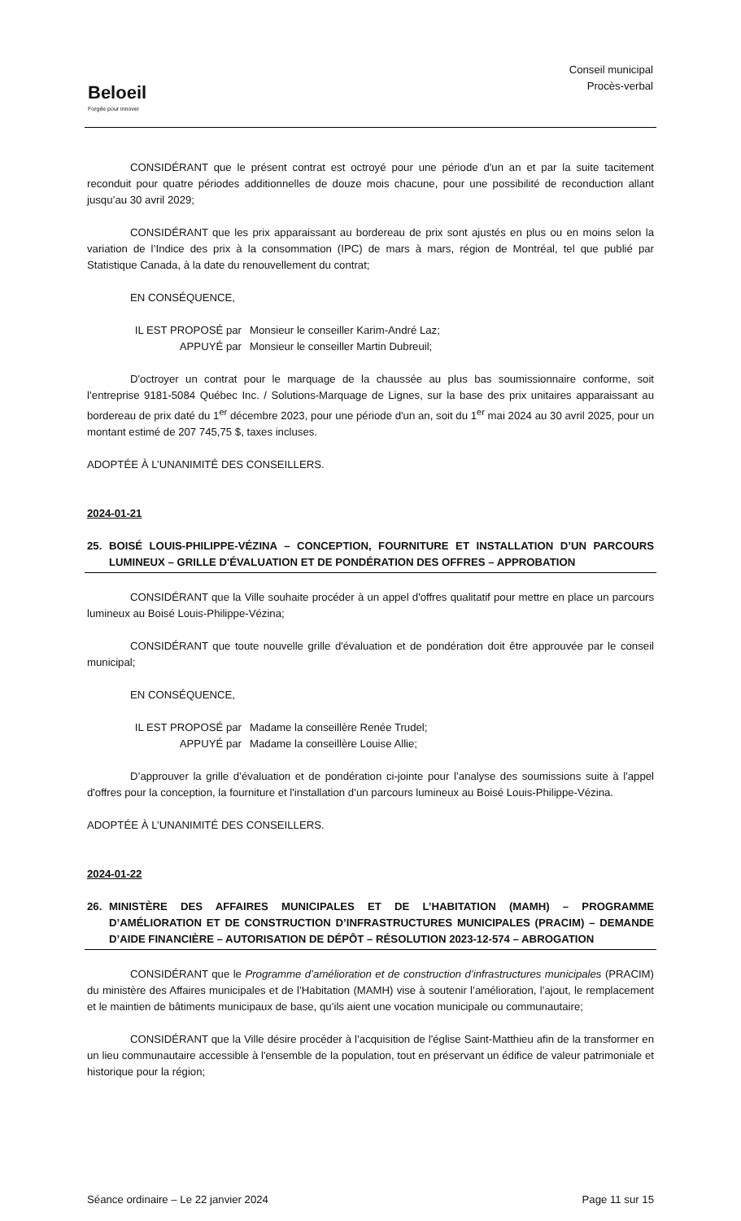Beloeil
Forgée pour innover
Conseil municipal
Procès-verbal
CONSIDÉRANT que le présent contrat est octroyé pour une période d'un an et par la suite tacitement reconduit pour quatre périodes additionnelles de douze mois chacune, pour une possibilité de reconduction allant jusqu’au 30 avril 2029;
CONSIDÉRANT que les prix apparaissant au bordereau de prix sont ajustés en plus ou en moins selon la variation de l’Indice des prix à la consommation (IPC) de mars à mars, région de Montréal, tel que publié par Statistique Canada, à la date du renouvellement du contrat;
EN CONSÉQUENCE,
IL EST PROPOSÉ par Monsieur le conseiller Karim-André Laz; APPUYÉ par Monsieur le conseiller Martin Dubreuil;
D'octroyer un contrat pour le marquage de la chaussée au plus bas soumissionnaire conforme, soit l’entreprise 9181-5084 Québec Inc. / Solutions-Marquage de Lignes, sur la base des prix unitaires apparaissant au bordereau de prix daté du 1<sup>er</sup> décembre 2023, pour une période d'un an, soit du 1<sup>er</sup> mai 2024 au 30 avril 2025, pour un montant estimé de 207 745,75 $, taxes incluses.
ADOPTÉE À L’UNANIMITÉ DES CONSEILLERS.
2024-01-21
25. BOISÉ LOUIS-PHILIPPE-VÉZINA – CONCEPTION, FOURNITURE ET INSTALLATION D’UN PARCOURS LUMINEUX – GRILLE D'ÉVALUATION ET DE PONDÉRATION DES OFFRES – APPROBATION
CONSIDÉRANT que la Ville souhaite procéder à un appel d'offres qualitatif pour mettre en place un parcours lumineux au Boisé Louis-Philippe-Vézina;
CONSIDÉRANT que toute nouvelle grille d'évaluation et de pondération doit être approuvée par le conseil municipal;
EN CONSÉQUENCE,
IL EST PROPOSÉ par Madame la conseillère Renée Trudel; APPUYÉ par Madame la conseillère Louise Allie;
D’approuver la grille d’évaluation et de pondération ci-jointe pour l’analyse des soumissions suite à l'appel d'offres pour la conception, la fourniture et l'installation d’un parcours lumineux au Boisé Louis-Philippe-Vézina.
ADOPTÉE À L’UNANIMITÉ DES CONSEILLERS.
2024-01-22
26. MINISTÈRE DES AFFAIRES MUNICIPALES ET DE L’HABITATION (MAMH) – PROGRAMME D’AMÉLIORATION ET DE CONSTRUCTION D’INFRASTRUCTURES MUNICIPALES (PRACIM) – DEMANDE D’AIDE FINANCIÈRE – AUTORISATION DE DÉPÔT – RÉSOLUTION 2023-12-574 – ABROGATION
CONSIDÉRANT que le Programme d’amélioration et de construction d’infrastructures municipales (PRACIM) du ministère des Affaires municipales et de l’Habitation (MAMH) vise à soutenir l’amélioration, l’ajout, le remplacement et le maintien de bâtiments municipaux de base, qu’ils aient une vocation municipale ou communautaire;
CONSIDÉRANT que la Ville désire procéder à l’acquisition de l'église Saint-Matthieu afin de la transformer en un lieu communautaire accessible à l'ensemble de la population, tout en préservant un édifice de valeur patrimoniale et historique pour la région;
Séance ordinaire – Le 22 janvier 2024 Page 11 sur 15